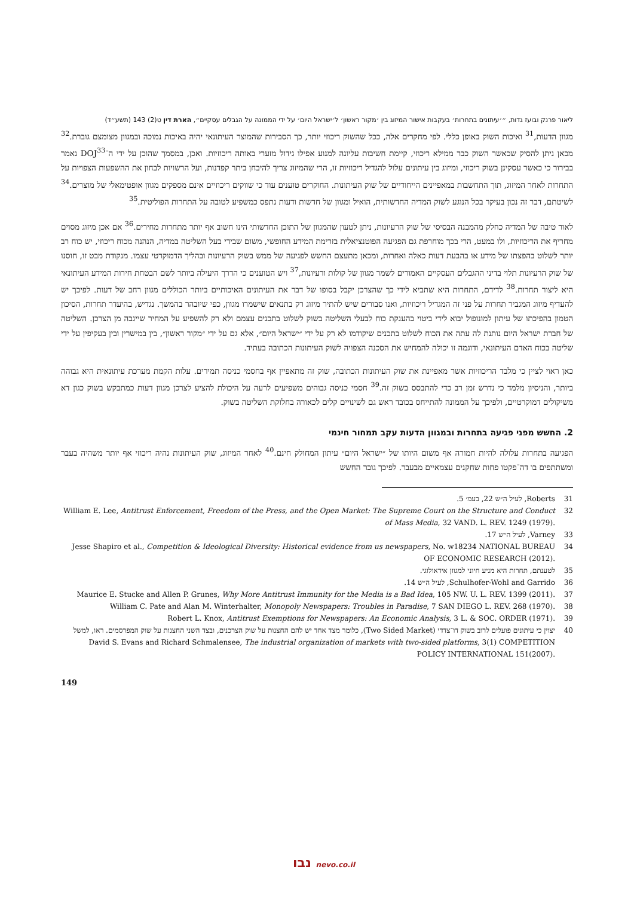ליאור פרנק ובועז גדות, ״׳עיתונים בתחרות׳ בעקבות אישור המיזוג בין ׳מקור ראשון׳ ל׳ישראל היום׳ על ידי הממונה על הגבלים עסקיים״, הארת דין ט(2) 143 (תשע״ד)
מגוון הדעות,<sup>31</sup> ואיכות השוק באופן כללי. לפי מחקרים אלה, ככל שהשוק ריכוזי יותר, כך הסבירות שהמוצר העיתונאי יהיה באיכות נמוכה ובמגוון מצומצם גוברת.<sup>32</sup> מכאן ניתן להסיק שכאשר השוק כבר ממילא ריכוזי, קיימת חשיבות עליונה למנוע אפילו גידול מזערי באותה ריכוזיות. ואכן, במסמך שהוכן על ידי ה־DOJ<sup>33</sup> נאמר בבירור כי כאשר עסקינן בשוק ריכוזי, ומיזוג בין עיתונים עלול להגדיל ריכוזיות זו, הרי שהמיזוג צריך להיבחן ביתר קפדנות, ועל הרשויות לבחון את ההשפעות הצפויות על התחרות לאחר המיזוג, תוך התחשבות במאפיינים הייחודיים של שוק העיתונות. החוקרים טוענים עוד כי שווקים ריכוזיים אינם מספקים מגוון אופטימאלי של מוצרים.<sup>34</sup> לשיטתם, דבר זה נכון בעיקר בכל הנוגע לשוק המדיה החדשותית, הואיל ומגוון של חדשות ודעות נתפס כמשפיע לטובה על התחרות הפוליטית.<sup>35</sup>
לאור טיבה של המדיה כחלק מהמבנה הבסיסי של שוק הרעיונות, ניתן לטעון שהמגוון של התוכן החדשותי הינו חשוב אף יותר מתחרות מחירים.<sup>36</sup> אם אכן מיזוג מסוים מחריף את הריכוזיות, ולו במעט, הרי בכך מוחרפת גם הפגיעה הפוטנציאלית בזרימת המידע החופשי, משום שבידי בעל השליטה במדיה, הנהנה מכוח ריכוזי, יש כוח רב יותר לשלוט בהפצתו של מידע או בהבעת דעות כאלה ואחרות, ומכאן מתעצם החשש לפגיעה של ממש בשוק הרעיונות ובהליך הדמוקרטי עצמו. מנקודת מבט זו, חוסנו של שוק הרעיונות תלוי בדיני ההגבלים העסקיים האמורים לשמר מגוון של קולות ורעיונות,<sup>37</sup> ויש הטוענים כי הדרך היעילה ביותר לשם הבטחת חירות המידע העיתונאי היא ליצור תחרות.<sup>38</sup> לדידם, התחרות היא שתביא לידי כך שהצרכן יקבל בסופו של דבר את העיתונים האיכותיים ביותר הכוללים מגוון רחב של דעות. לפיכך יש להעדיף מיזוג המגביר תחרות על פני זה המגדיל ריכוזיות, ואנו סבורים שיש להתיר מיזוג רק בתנאים שישמרו מגוון, כפי שיובהר בהמשך. נגדיש, בהיעדר תחרות, הסיכון הטמון בהפיכתו של עיתון למונופול יבוא לידי ביטוי בהענקת כוח לבעלי השליטה בשוק לשלוט בתכנים עצמם ולא רק להשפיע על המחיר שייגבה מן הצרכן. השליטה של חברת ישראל היום נותנת לה עתה את הכוח לשלוט בתכנים שיקודמו לא רק על ידי ״ישראל היום״, אלא גם על ידי ״מקור ראשון״, בין במישרין ובין בעקיפין על ידי שליטה בכוח האדם העיתונאי, ודוגמה זו יכולה להמחיש את הסכנה הצפויה לשוק העיתונות הכתובה בעתיד.
כאן ראוי לציין כי מלבד הריכוזיות אשר מאפיינת את שוק העיתונות הכתובה, שוק זה מתאפיין אף בחסמי כניסה תמירים. עלות הקמת מערכת עיתונאית היא גבוהה ביותר, והניסיון מלמד כי נדרש זמן רב כדי להתבסס בשוק זה.<sup>39</sup> חסמי כניסה גבוהים משפיעים לרעה על היכולת להציע לצרכן מגוון דעות כמתבקש בשוק כגון דא משיקולים דמוקרטיים, ולפיכך על הממונה להתייחס בכובד ראש גם לשינויים קלים לכאורה בחלוקת השליטה בשוק.
2. החשש מפני פגיעה בתחרות ובמגוון הדעות עקב תמחור חינמי
הפגיעה בתחרות עלולה להיות חמורה אף משום היותו של ״ישראל היום״ עיתון המחולק חינם.<sup>40</sup> לאחר המיזוג, שוק העיתונות נהיה ריכוזי אף יותר משהיה בעבר ומשתתפים בו דה־פקטו פחות שחקנים עצמאיים מבעבר. לפיכך גובר החשש
31 Roberts, לעיל ה״ש 22, בעמ׳ 5.
32 William E. Lee, Antitrust Enforcement, Freedom of the Press, and the Open Market: The Supreme Court on the Structure and Conduct of Mass Media, 32 VAND. L. REV. 1249 (1979).
33 Varney, לעיל ה״ש 17.
34 Jesse Shapiro et al., Competition & Ideological Diversity: Historical evidence from us newspapers, No. w18234 NATIONAL BUREAU OF ECONOMIC RESEARCH (2012).
35 לטענתם, תחרות היא מניע חיוני למגוון אידאולוגי.
36 Schulhofer-Wohl and Garrido, לעיל ה״ש 14.
37 Maurice E. Stucke and Allen P. Grunes, Why More Antitrust Immunity for the Media is a Bad Idea, 105 NW. U. L. REV. 1399 (2011).
38 William C. Pate and Alan M. Winterhalter, Monopoly Newspapers: Troubles in Paradise, 7 SAN DIEGO L. REV. 268 (1970).
39 Robert L. Knox, Antitrust Exemptions for Newspapers: An Economic Analysis, 3 L. & SOC. ORDER (1971).
40 יצוין כי עיתונים פועלים לרוב בשוק דו־צדדי (Two Sided Market), כלומר מצד אחד יש להם החצנות על שוק הצרכנים, ובצד השני החצנות על שוק המפרסמים. ראו, למשל David S. Evans and Richard Schmalensee, The industrial organization of markets with two-sided platforms, 3(1) COMPETITION POLICY INTERNATIONAL 151(2007).
149
נבו nevo.co.il